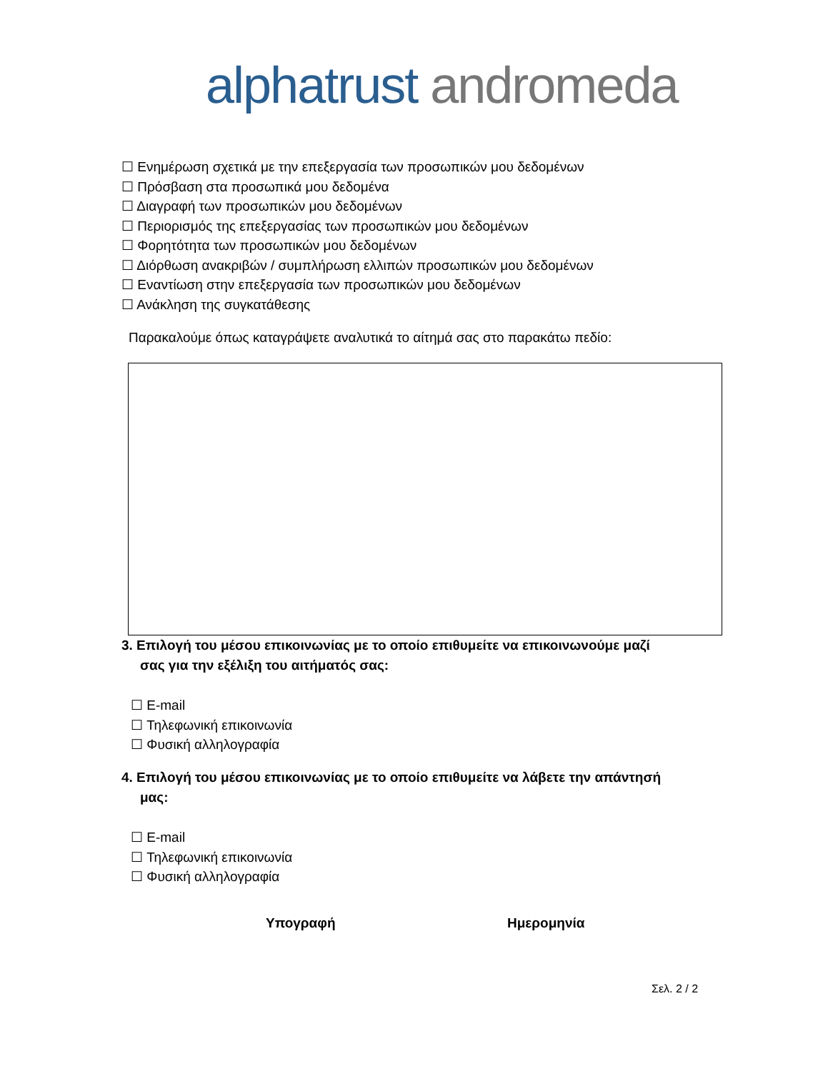alphatrust andromeda
☐ Ενημέρωση σχετικά με την επεξεργασία των προσωπικών μου δεδομένων
☐ Πρόσβαση στα προσωπικά μου δεδομένα
☐ Διαγραφή των προσωπικών μου δεδομένων
☐ Περιορισμός της επεξεργασίας των προσωπικών μου δεδομένων
☐ Φορητότητα των προσωπικών μου δεδομένων
☐ Διόρθωση ανακριβών / συμπλήρωση ελλιπών προσωπικών μου δεδομένων
☐ Εναντίωση στην επεξεργασία των προσωπικών μου δεδομένων
☐ Ανάκληση της συγκατάθεσης
Παρακαλούμε όπως καταγράψετε αναλυτικά το αίτημά σας στο παρακάτω πεδίο:
3. Επιλογή του μέσου επικοινωνίας με το οποίο επιθυμείτε να επικοινωνούμε μαζί
σας για την εξέλιξη του αιτήματός σας:
☐ E-mail
☐ Τηλεφωνική επικοινωνία
☐ Φυσική αλληλογραφία
4. Επιλογή του μέσου επικοινωνίας με το οποίο επιθυμείτε να λάβετε την απάντησή
μας:
☐ E-mail
☐ Τηλεφωνική επικοινωνία
☐ Φυσική αλληλογραφία
Υπογραφή Ημερομηνία
Σελ. 2 / 2